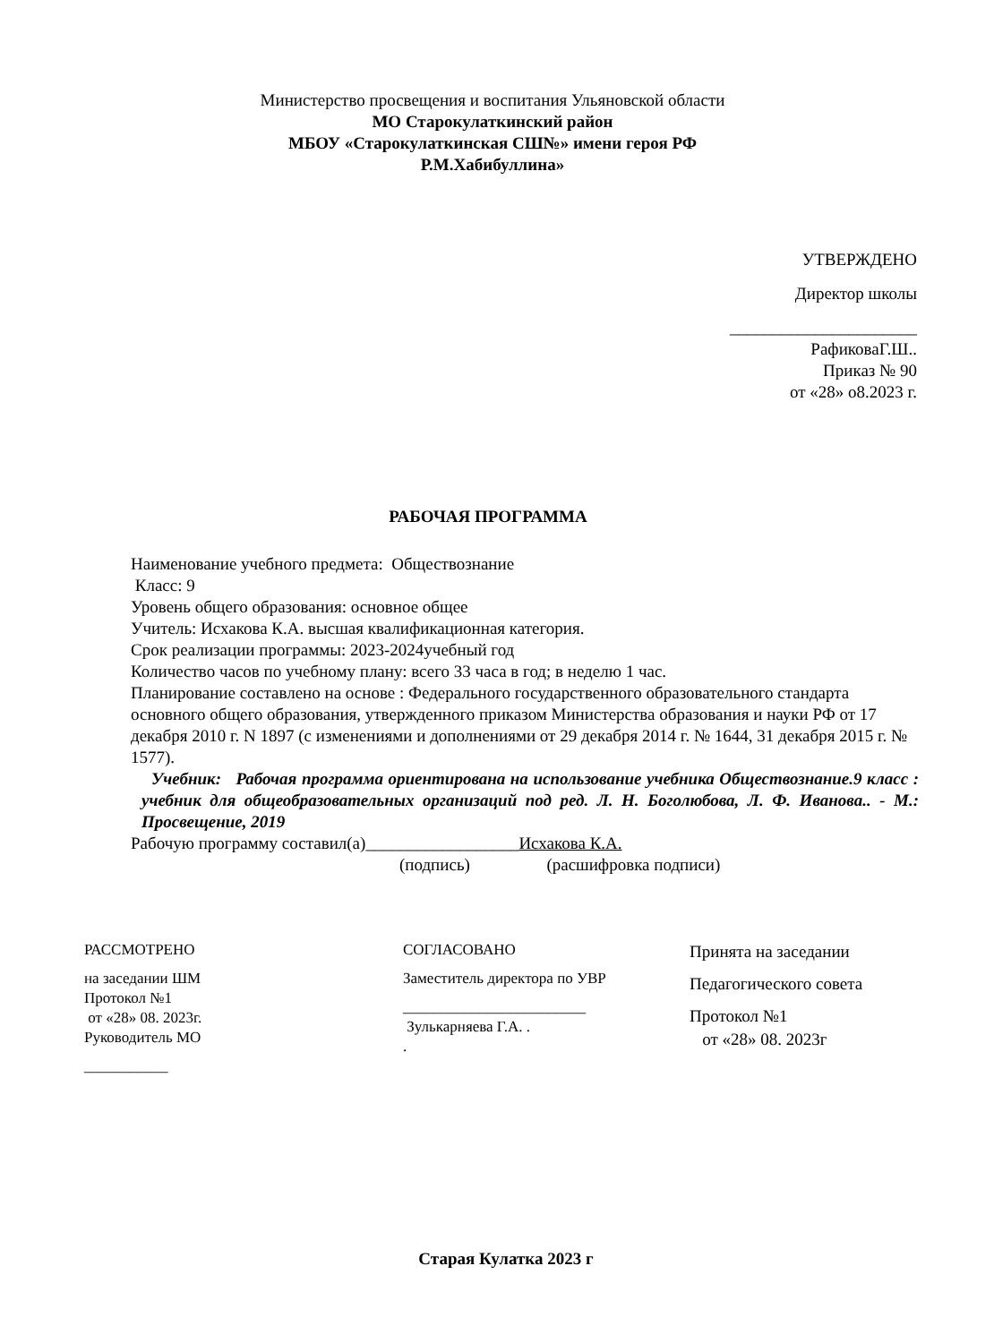Министерство просвещения и воспитания Ульяновской области
МО Старокулаткинский район
МБОУ «Старокулаткинская СШ№» имени героя РФ
Р.М.Хабибуллина»
УТВЕРЖДЕНО
Директор школы
______________________
РафиковаГ.Ш..
Приказ № 90
от «28» о8.2023 г.
РАБОЧАЯ ПРОГРАММА
Наименование учебного предмета: Обществознание
Класс: 9
Уровень общего образования: основное общее
Учитель: Исхакова К.А. высшая квалификационная категория.
Срок реализации программы: 2023-2024учебный год
Количество часов по учебному плану: всего 33 часа в год; в неделю 1 час.
Планирование составлено на основе : Федерального государственного образовательного стандарта основного общего образования, утвержденного приказом Министерства образования и науки РФ от 17 декабря 2010 г. N 1897 (с изменениями и дополнениями от 29 декабря 2014 г. № 1644, 31 декабря 2015 г. № 1577).
Учебник: Рабочая программа ориентирована на использование учебника Обществознание.9 класс : учебник для общеобразовательных организаций под ред. Л. Н. Боголюбова, Л. Ф. Иванова.. - М.: Просвещение, 2019
Рабочую программу составил(а)__________________Исхакова К.А.
(подпись) (расшифровка подписи)
РАССМОТРЕНО
на заседании ШМ
Протокол №1
от «28» 08. 2023г.
Руководитель МО
___________
СОГЛАСОВАНО
Заместитель директора по УВР
________________________
Зулькарняева Г.А. .
.
Принята на заседании
Педагогического совета
Протокол №1
от «28» 08. 2023г
Старая Кулатка 2023 г